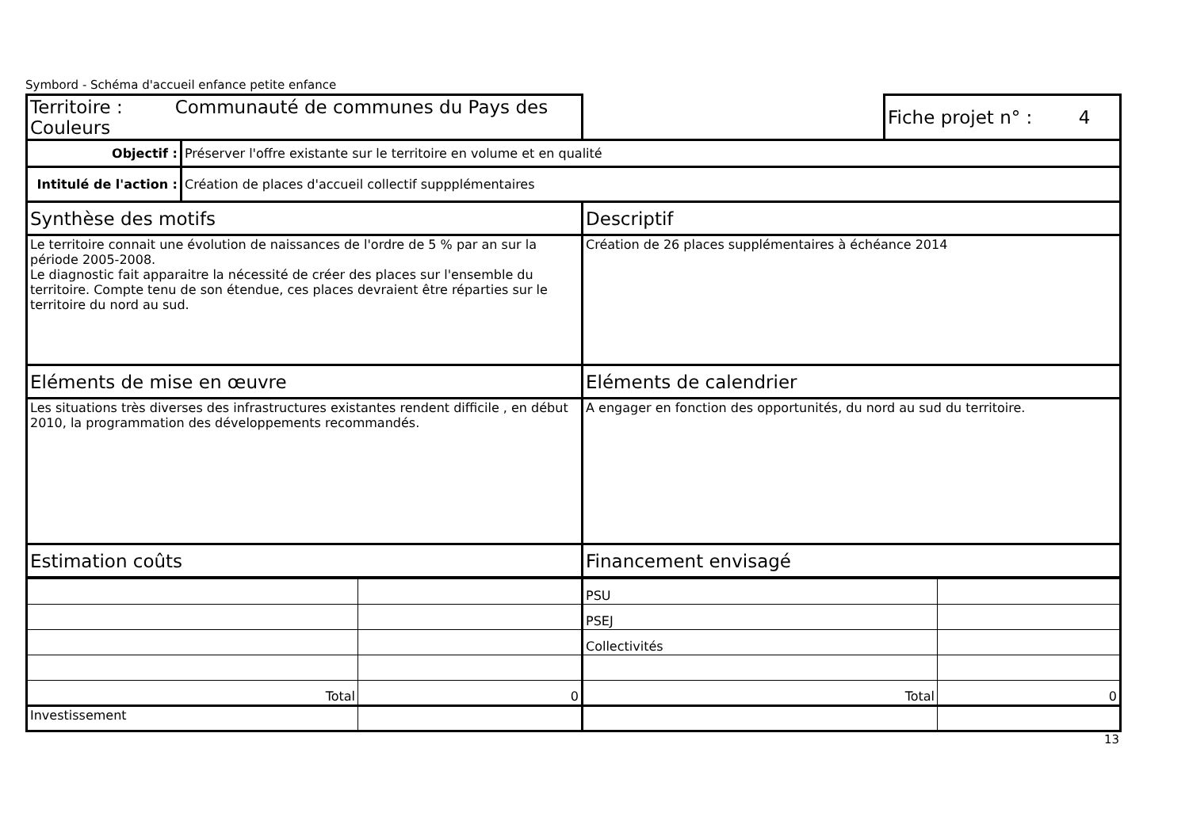Symbord - Schéma d'accueil enfance petite enfance
| Territoire : Communauté de communes du Pays des Couleurs | | | Fiche projet n° : 4 |
| Objectif : | Préserver l'offre existante sur le territoire en volume et en qualité | | |
| Intitulé de l'action : | Création de places d'accueil collectif suppplémentaires | | |
| Synthèse des motifs | | Descriptif | |
| Le territoire connait une évolution de naissances de l'ordre de 5 % par an sur la période 2005-2008. Le diagnostic fait apparaitre la nécessité de créer des places sur l'ensemble du territoire. Compte tenu de son étendue, ces places devraient être réparties sur le territoire du nord au sud. | | Création de 26 places supplémentaires à échéance 2014 | |
| Eléments de mise en œuvre | | Eléments de calendrier | |
| Les situations très diverses des infrastructures existantes rendent difficile , en début 2010, la programmation des développements recommandés. | | A engager en fonction des opportunités, du nord au sud du territoire. | |
| Estimation coûts | | Financement envisagé | |
| | | PSU | |
| | | PSEJ | |
| | | Collectivités | |
| Total | 0 | Total | 0 |
| Investissement | | | |
13